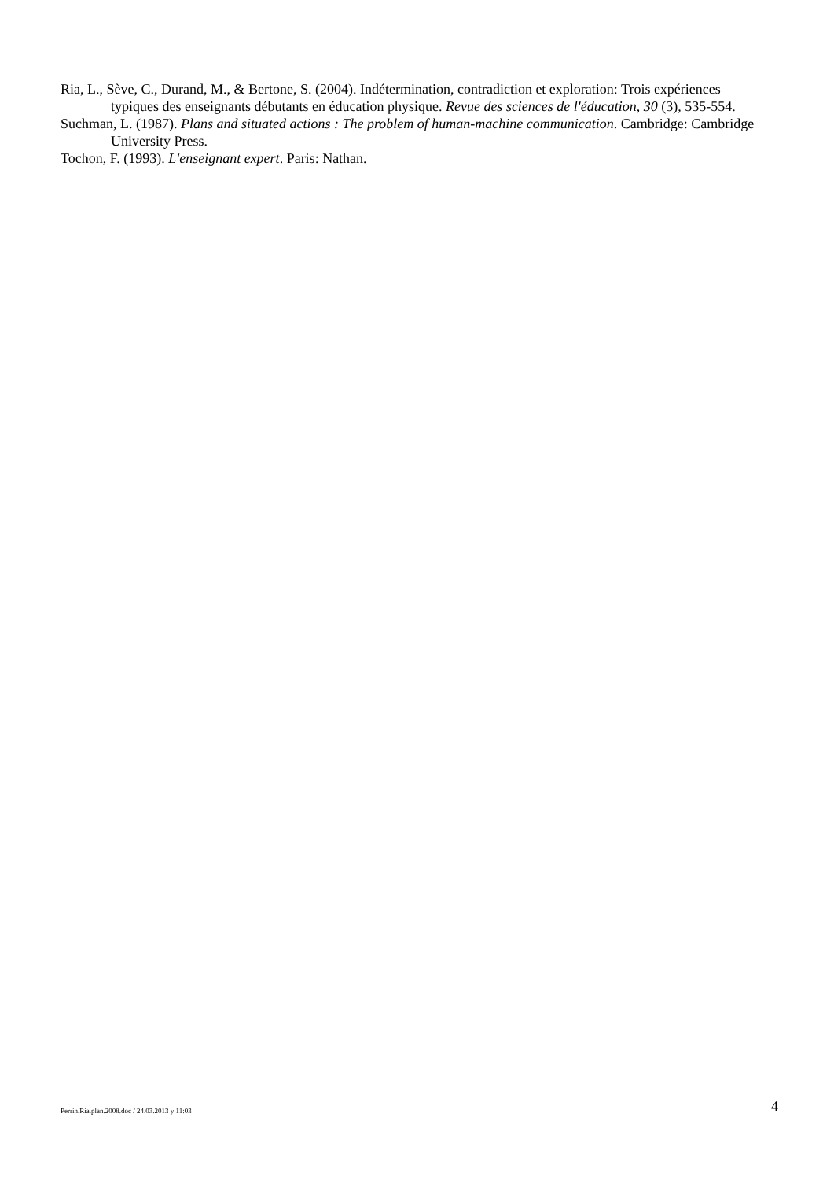Ria, L., Sève, C., Durand, M., & Bertone, S. (2004). Indétermination, contradiction et exploration: Trois expériences typiques des enseignants débutants en éducation physique. Revue des sciences de l'éducation, 30 (3), 535-554.
Suchman, L. (1987). Plans and situated actions : The problem of human-machine communication. Cambridge: Cambridge University Press.
Tochon, F. (1993). L'enseignant expert. Paris: Nathan.
Perrin.Ria.plan.2008.doc / 24.03.2013 y 11:03 4